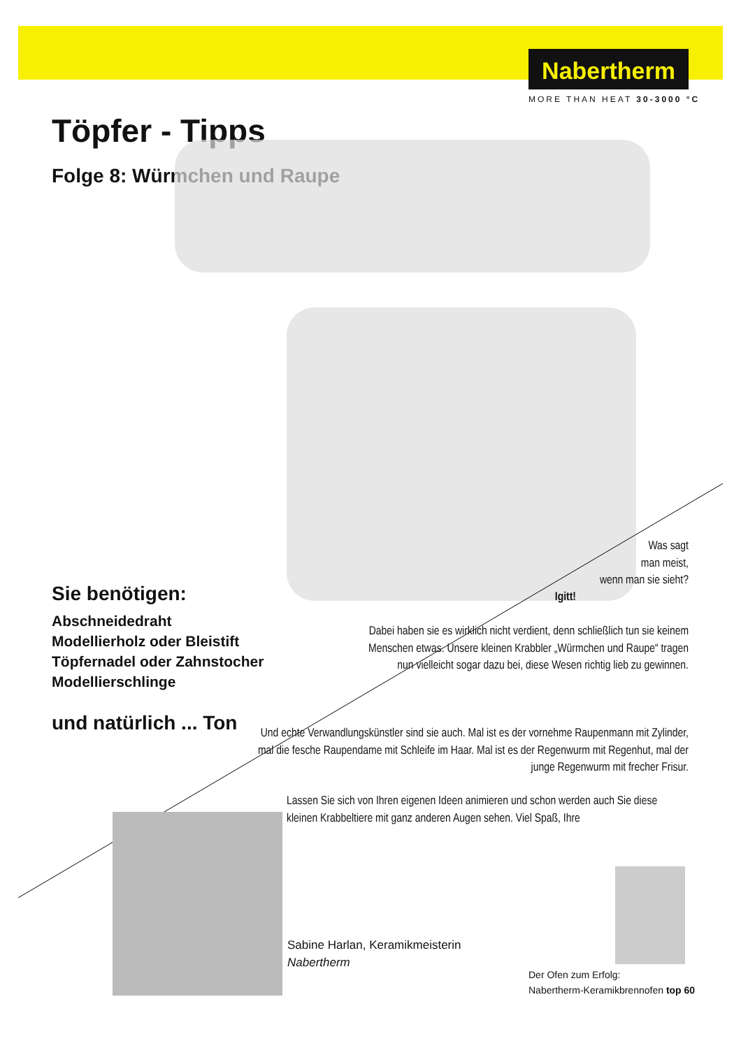Nabertherm
MORE THAN HEAT 30-3000 °C
Töpfer - Tipps
Folge 8: Würmchen und Raupe
Sie benötigen:
Abschneidedraht
Modellierholz oder Bleistift
Töpfernadel oder Zahnstocher
Modellierschlinge
und natürlich ... Ton
Was sagt
man meist,
wenn man sie sieht?
Igitt!
Dabei haben sie es wirklich nicht verdient, denn schließlich tun sie keinem Menschen etwas. Unsere kleinen Krabbler „Würmchen und Raupe“ tragen nun vielleicht sogar dazu bei, diese Wesen richtig lieb zu gewinnen.
Und echte Verwandlungskünstler sind sie auch. Mal ist es der vornehme Raupenmann mit Zylinder, mal die fesche Raupendame mit Schleife im Haar. Mal ist es der Regenwurm mit Regenhut, mal der junge Regenwurm mit frecher Frisur.
Lassen Sie sich von Ihren eigenen Ideen animieren und schon werden auch Sie diese kleinen Krabbeltiere mit ganz anderen Augen sehen. Viel Spaß, Ihre
Sabine Harlan, Keramikmeisterin
Nabertherm
Der Ofen zum Erfolg:
Nabertherm-Keramikbrennofen top 60